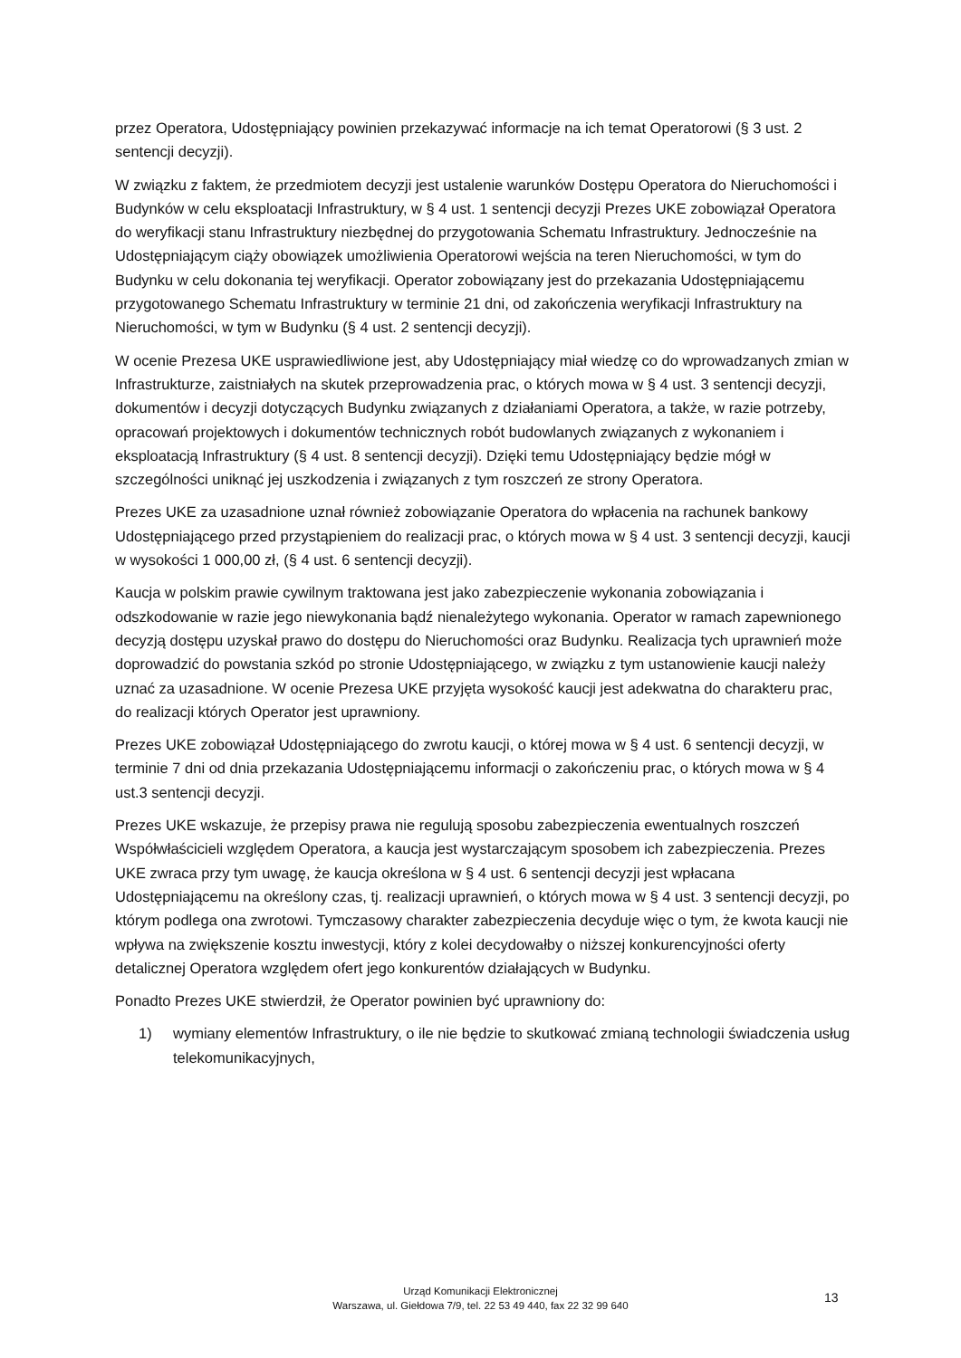przez Operatora, Udostępniający powinien przekazywać informacje na ich temat Operatorowi (§ 3 ust. 2 sentencji decyzji).
W związku z faktem, że przedmiotem decyzji jest ustalenie warunków Dostępu Operatora do Nieruchomości i Budynków w celu eksploatacji Infrastruktury, w § 4 ust. 1 sentencji decyzji Prezes UKE zobowiązał Operatora do weryfikacji stanu Infrastruktury niezbędnej do przygotowania Schematu Infrastruktury. Jednocześnie na Udostępniającym ciąży obowiązek umożliwienia Operatorowi wejścia na teren Nieruchomości, w tym do Budynku w celu dokonania tej weryfikacji. Operator zobowiązany jest do przekazania Udostępniającemu przygotowanego Schematu Infrastruktury w terminie 21 dni, od zakończenia weryfikacji Infrastruktury na Nieruchomości, w tym w Budynku (§ 4 ust. 2 sentencji decyzji).
W ocenie Prezesa UKE usprawiedliwione jest, aby Udostępniający miał wiedzę co do wprowadzanych zmian w Infrastrukturze, zaistniałych na skutek przeprowadzenia prac, o których mowa w § 4 ust. 3 sentencji decyzji, dokumentów i decyzji dotyczących Budynku związanych z działaniami Operatora, a także, w razie potrzeby, opracowań projektowych i dokumentów technicznych robót budowlanych związanych z wykonaniem i eksploatacją Infrastruktury (§ 4 ust. 8 sentencji decyzji). Dzięki temu Udostępniający będzie mógł w szczególności uniknąć jej uszkodzenia i związanych z tym roszczeń ze strony Operatora.
Prezes UKE za uzasadnione uznał również zobowiązanie Operatora do wpłacenia na rachunek bankowy Udostępniającego przed przystąpieniem do realizacji prac, o których mowa w § 4 ust. 3 sentencji decyzji, kaucji w wysokości 1 000,00 zł, (§ 4 ust. 6 sentencji decyzji).
Kaucja w polskim prawie cywilnym traktowana jest jako zabezpieczenie wykonania zobowiązania i odszkodowanie w razie jego niewykonania bądź nienależytego wykonania. Operator w ramach zapewnionego decyzją dostępu uzyskał prawo do dostępu do Nieruchomości oraz Budynku. Realizacja tych uprawnień może doprowadzić do powstania szkód po stronie Udostępniającego, w związku z tym ustanowienie kaucji należy uznać za uzasadnione. W ocenie Prezesa UKE przyjęta wysokość kaucji jest adekwatna do charakteru prac, do realizacji których Operator jest uprawniony.
Prezes UKE zobowiązał Udostępniającego do zwrotu kaucji, o której mowa w § 4 ust. 6 sentencji decyzji, w terminie 7 dni od dnia przekazania Udostępniającemu informacji o zakończeniu prac, o których mowa w § 4 ust.3 sentencji decyzji.
Prezes UKE wskazuje, że przepisy prawa nie regulują sposobu zabezpieczenia ewentualnych roszczeń Współwłaścicieli względem Operatora, a kaucja jest wystarczającym sposobem ich zabezpieczenia. Prezes UKE zwraca przy tym uwagę, że kaucja określona w § 4 ust. 6 sentencji decyzji jest wpłacana Udostępniającemu na określony czas, tj. realizacji uprawnień, o których mowa w § 4 ust. 3 sentencji decyzji, po którym podlega ona zwrotowi. Tymczasowy charakter zabezpieczenia decyduje więc o tym, że kwota kaucji nie wpływa na zwiększenie kosztu inwestycji, który z kolei decydowałby o niższej konkurencyjności oferty detalicznej Operatora względem ofert jego konkurentów działających w Budynku.
Ponadto Prezes UKE stwierdził, że Operator powinien być uprawniony do:
1) wymiany elementów Infrastruktury, o ile nie będzie to skutkować zmianą technologii świadczenia usług telekomunikacyjnych,
Urząd Komunikacji Elektronicznej
Warszawa, ul. Giełdowa 7/9, tel. 22 53 49 440, fax 22 32 99 640
13